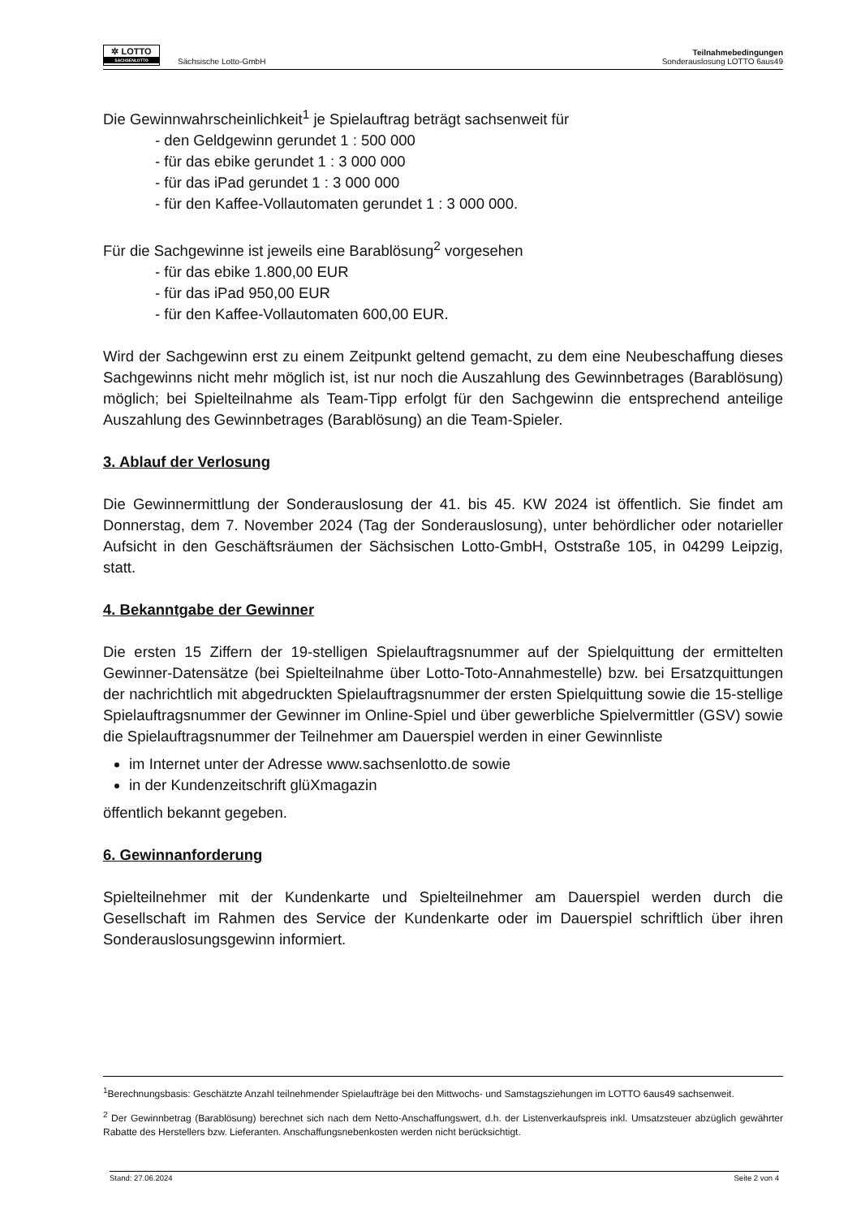✲ LOTTO
SACHSENLOTTO
Sächsische Lotto-GmbH
Teilnahmebedingungen
Sonderauslosung LOTTO 6aus49
Die Gewinnwahrscheinlichkeit<sup>1</sup> je Spielauftrag beträgt sachsenweit für
- den Geldgewinn gerundet 1 : 500 000
- für das ebike gerundet 1 : 3 000 000
- für das iPad gerundet 1 : 3 000 000
- für den Kaffee-Vollautomaten gerundet 1 : 3 000 000.
Für die Sachgewinne ist jeweils eine Barablösung<sup>2</sup> vorgesehen
- für das ebike 1.800,00 EUR
- für das iPad 950,00 EUR
- für den Kaffee-Vollautomaten 600,00 EUR.
Wird der Sachgewinn erst zu einem Zeitpunkt geltend gemacht, zu dem eine Neubeschaffung dieses Sachgewinns nicht mehr möglich ist, ist nur noch die Auszahlung des Gewinnbetrages (Barablösung) möglich; bei Spielteilnahme als Team-Tipp erfolgt für den Sachgewinn die entsprechend anteilige Auszahlung des Gewinnbetrages (Barablösung) an die Team-Spieler.
3. Ablauf der Verlosung
Die Gewinnermittlung der Sonderauslosung der 41. bis 45. KW 2024 ist öffentlich. Sie findet am Donnerstag, dem 7. November 2024 (Tag der Sonderauslosung), unter behördlicher oder notarieller Aufsicht in den Geschäftsräumen der Sächsischen Lotto-GmbH, Oststraße 105, in 04299 Leipzig, statt.
4. Bekanntgabe der Gewinner
Die ersten 15 Ziffern der 19-stelligen Spielauftragsnummer auf der Spielquittung der ermittelten Gewinner-Datensätze (bei Spielteilnahme über Lotto-Toto-Annahmestelle) bzw. bei Ersatzquittungen der nachrichtlich mit abgedruckten Spielauftragsnummer der ersten Spielquittung sowie die 15-stellige Spielauftragsnummer der Gewinner im Online-Spiel und über gewerbliche Spielvermittler (GSV) sowie die Spielauftragsnummer der Teilnehmer am Dauerspiel werden in einer Gewinnliste
im Internet unter der Adresse www.sachsenlotto.de sowie
in der Kundenzeitschrift glüXmagazin
öffentlich bekannt gegeben.
6. Gewinnanforderung
Spielteilnehmer mit der Kundenkarte und Spielteilnehmer am Dauerspiel werden durch die Gesellschaft im Rahmen des Service der Kundenkarte oder im Dauerspiel schriftlich über ihren Sonderauslosungsgewinn informiert.
<sup>1</sup> Berechnungsbasis: Geschätzte Anzahl teilnehmender Spielaufträge bei den Mittwochs- und Samstagsziehungen im LOTTO 6aus49 sachsenweit.
<sup>2</sup> Der Gewinnbetrag (Barablösung) berechnet sich nach dem Netto-Anschaffungswert, d.h. der Listenverkaufspreis inkl. Umsatzsteuer abzüglich gewährter Rabatte des Herstellers bzw. Lieferanten. Anschaffungsnebenkosten werden nicht berücksichtigt.
Stand: 27.06.2024 Seite 2 von 4